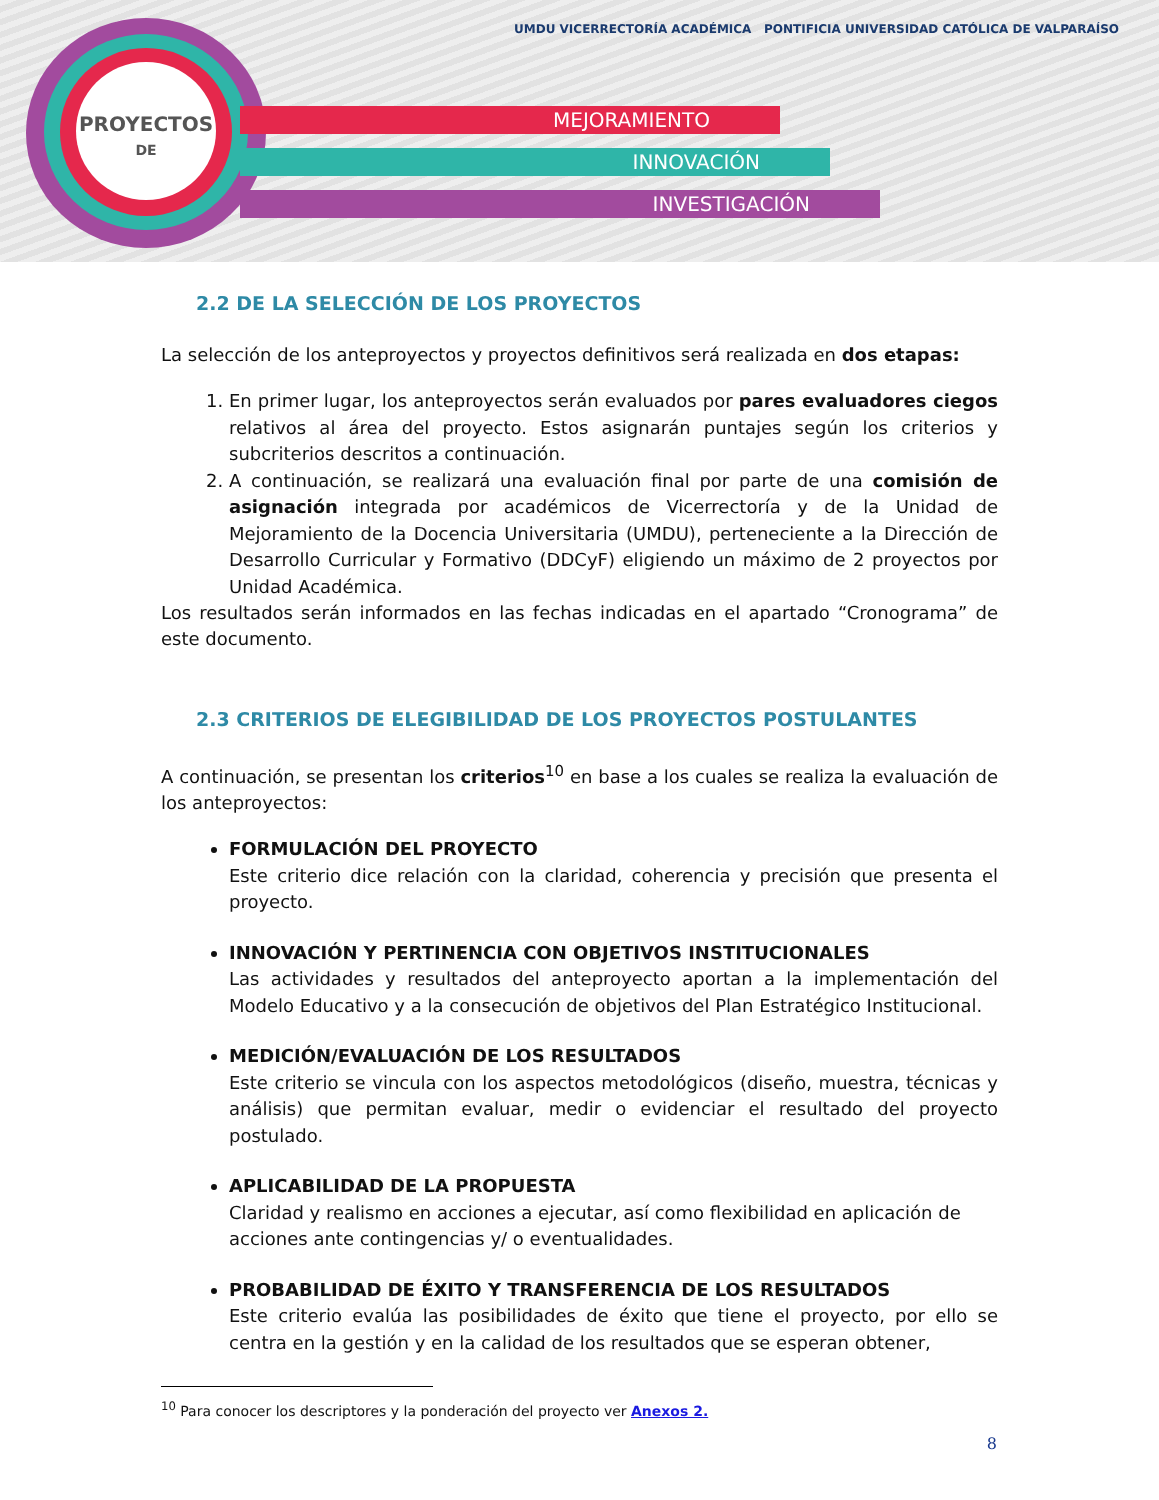PROYECTOS
DE
MEJORAMIENTO
INNOVACIÓN
INVESTIGACIÓN
UMDU VICERRECTORÍA ACADÉMICA PONTIFICIA UNIVERSIDAD CATÓLICA DE VALPARAÍSO
2.2 DE LA SELECCIÓN DE LOS PROYECTOS
La selección de los anteproyectos y proyectos definitivos será realizada en dos etapas:
1. En primer lugar, los anteproyectos serán evaluados por pares evaluadores ciegos relativos al área del proyecto. Estos asignarán puntajes según los criterios y subcriterios descritos a continuación.
2. A continuación, se realizará una evaluación final por parte de una comisión de asignación integrada por académicos de Vicerrectoría y de la Unidad de Mejoramiento de la Docencia Universitaria (UMDU), perteneciente a la Dirección de Desarrollo Curricular y Formativo (DDCyF) eligiendo un máximo de 2 proyectos por Unidad Académica.
Los resultados serán informados en las fechas indicadas en el apartado “Cronograma” de este documento.
2.3 CRITERIOS DE ELEGIBILIDAD DE LOS PROYECTOS POSTULANTES
A continuación, se presentan los criterios<sup>10</sup> en base a los cuales se realiza la evaluación de los anteproyectos:
FORMULACIÓN DEL PROYECTO
Este criterio dice relación con la claridad, coherencia y precisión que presenta el proyecto.
INNOVACIÓN Y PERTINENCIA CON OBJETIVOS INSTITUCIONALES
Las actividades y resultados del anteproyecto aportan a la implementación del Modelo Educativo y a la consecución de objetivos del Plan Estratégico Institucional.
MEDICIÓN/EVALUACIÓN DE LOS RESULTADOS
Este criterio se vincula con los aspectos metodológicos (diseño, muestra, técnicas y análisis) que permitan evaluar, medir o evidenciar el resultado del proyecto postulado.
APLICABILIDAD DE LA PROPUESTA
Claridad y realismo en acciones a ejecutar, así como flexibilidad en aplicación de acciones ante contingencias y/ o eventualidades.
PROBABILIDAD DE ÉXITO Y TRANSFERENCIA DE LOS RESULTADOS
Este criterio evalúa las posibilidades de éxito que tiene el proyecto, por ello se centra en la gestión y en la calidad de los resultados que se esperan obtener,
<sup>10</sup> Para conocer los descriptores y la ponderación del proyecto ver Anexos 2.
8